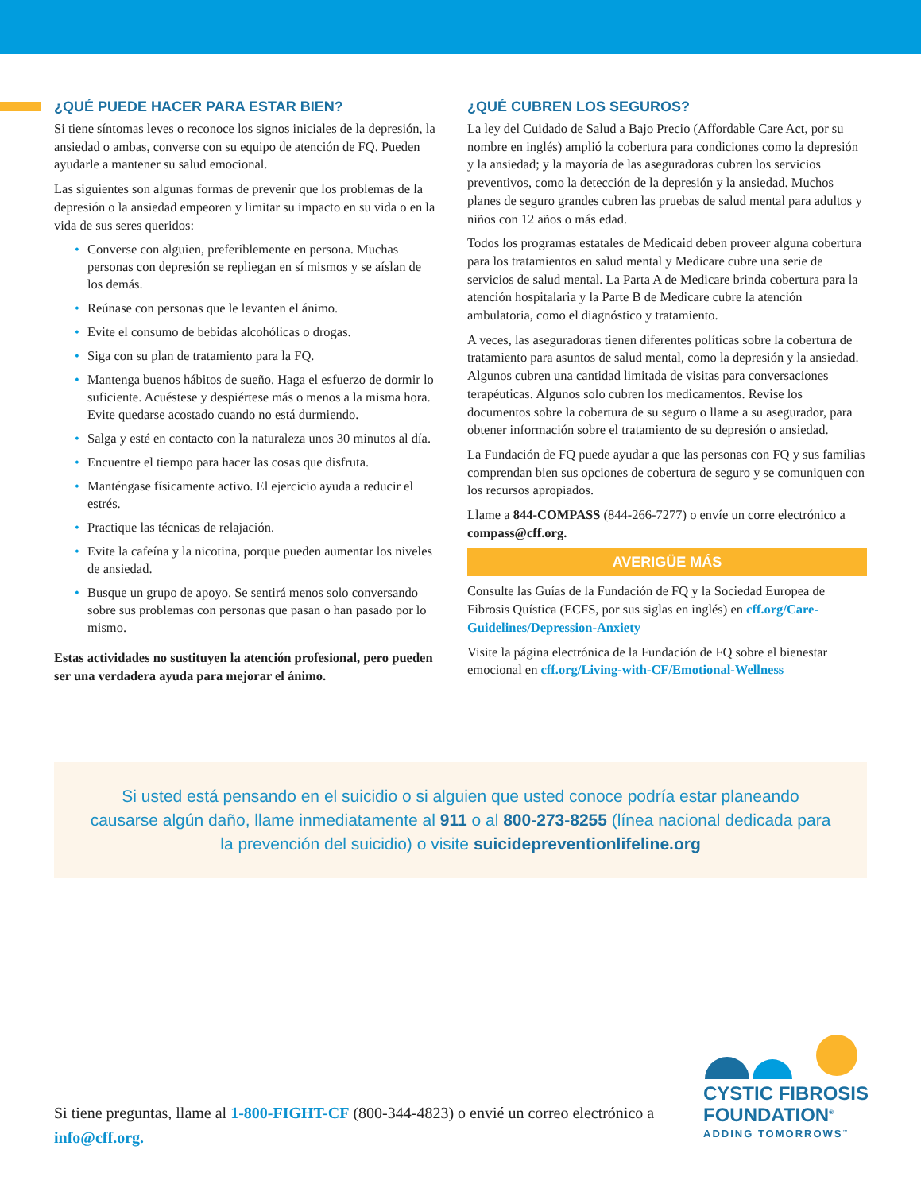¿QUÉ PUEDE HACER PARA ESTAR BIEN?
Si tiene síntomas leves o reconoce los signos iniciales de la depresión, la ansiedad o ambas, converse con su equipo de atención de FQ. Pueden ayudarle a mantener su salud emocional.
Las siguientes son algunas formas de prevenir que los problemas de la depresión o la ansiedad empeoren y limitar su impacto en su vida o en la vida de sus seres queridos:
• Converse con alguien, preferiblemente en persona. Muchas personas con depresión se repliegan en sí mismos y se aíslan de los demás.
• Reúnase con personas que le levanten el ánimo.
• Evite el consumo de bebidas alcohólicas o drogas.
• Siga con su plan de tratamiento para la FQ.
• Mantenga buenos hábitos de sueño. Haga el esfuerzo de dormir lo suficiente. Acuéstese y despiértese más o menos a la misma hora. Evite quedarse acostado cuando no está durmiendo.
• Salga y esté en contacto con la naturaleza unos 30 minutos al día.
• Encuentre el tiempo para hacer las cosas que disfruta.
• Manténgase físicamente activo. El ejercicio ayuda a reducir el estrés.
• Practique las técnicas de relajación.
• Evite la cafeína y la nicotina, porque pueden aumentar los niveles de ansiedad.
• Busque un grupo de apoyo. Se sentirá menos solo conversando sobre sus problemas con personas que pasan o han pasado por lo mismo.
Estas actividades no sustituyen la atención profesional, pero pueden ser una verdadera ayuda para mejorar el ánimo.
¿QUÉ CUBREN LOS SEGUROS?
La ley del Cuidado de Salud a Bajo Precio (Affordable Care Act, por su nombre en inglés) amplió la cobertura para condiciones como la depresión y la ansiedad; y la mayoría de las aseguradoras cubren los servicios preventivos, como la detección de la depresión y la ansiedad. Muchos planes de seguro grandes cubren las pruebas de salud mental para adultos y niños con 12 años o más edad.
Todos los programas estatales de Medicaid deben proveer alguna cobertura para los tratamientos en salud mental y Medicare cubre una serie de servicios de salud mental. La Parta A de Medicare brinda cobertura para la atención hospitalaria y la Parte B de Medicare cubre la atención ambulatoria, como el diagnóstico y tratamiento.
A veces, las aseguradoras tienen diferentes políticas sobre la cobertura de tratamiento para asuntos de salud mental, como la depresión y la ansiedad. Algunos cubren una cantidad limitada de visitas para conversaciones terapéuticas. Algunos solo cubren los medicamentos. Revise los documentos sobre la cobertura de su seguro o llame a su asegurador, para obtener información sobre el tratamiento de su depresión o ansiedad.
La Fundación de FQ puede ayudar a que las personas con FQ y sus familias comprendan bien sus opciones de cobertura de seguro y se comuniquen con los recursos apropiados.
Llame a 844-COMPASS (844-266-7277) o envíe un corre electrónico a compass@cff.org.
AVERIGÜE MÁS
Consulte las Guías de la Fundación de FQ y la Sociedad Europea de Fibrosis Quística (ECFS, por sus siglas en inglés) en cff.org/Care-Guidelines/Depression-Anxiety
Visite la página electrónica de la Fundación de FQ sobre el bienestar emocional en cff.org/Living-with-CF/Emotional-Wellness
Si usted está pensando en el suicidio o si alguien que usted conoce podría estar planeando causarse algún daño, llame inmediatamente al 911 o al 800-273-8255 (línea nacional dedicada para la prevención del suicidio) o visite suicidepreventionlifeline.org
Si tiene preguntas, llame al 1-800-FIGHT-CF (800-344-4823) o envié un correo electrónico a info@cff.org.
CYSTIC FIBROSIS
FOUNDATION<sup>®</sup>
ADDING TOMORROWS<sup>™</sup>